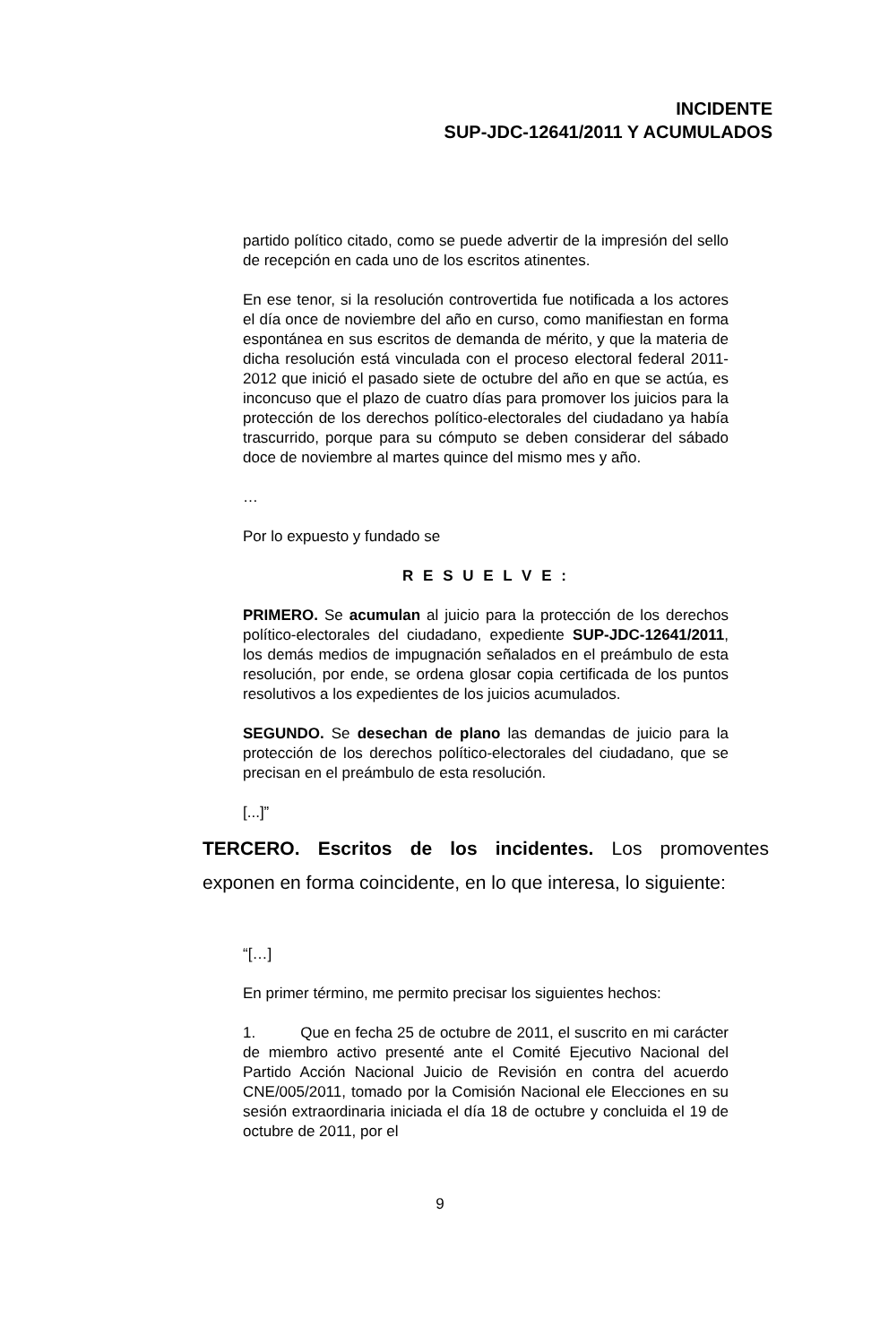INCIDENTE
SUP-JDC-12641/2011 Y ACUMULADOS
partido político citado, como se puede advertir de la impresión del sello de recepción en cada uno de los escritos atinentes.
En ese tenor, si la resolución controvertida fue notificada a los actores el día once de noviembre del año en curso, como manifiestan en forma espontánea en sus escritos de demanda de mérito, y que la materia de dicha resolución está vinculada con el proceso electoral federal 2011-2012 que inició el pasado siete de octubre del año en que se actúa, es inconcuso que el plazo de cuatro días para promover los juicios para la protección de los derechos político-electorales del ciudadano ya había trascurrido, porque para su cómputo se deben considerar del sábado doce de noviembre al martes quince del mismo mes y año.
…
Por lo expuesto y fundado se
R E S U E L V E :
PRIMERO. Se acumulan al juicio para la protección de los derechos político-electorales del ciudadano, expediente SUP-JDC-12641/2011, los demás medios de impugnación señalados en el preámbulo de esta resolución, por ende, se ordena glosar copia certificada de los puntos resolutivos a los expedientes de los juicios acumulados.
SEGUNDO. Se desechan de plano las demandas de juicio para la protección de los derechos político-electorales del ciudadano, que se precisan en el preámbulo de esta resolución.
[...]”
TERCERO. Escritos de los incidentes. Los promoventes exponen en forma coincidente, en lo que interesa, lo siguiente:
“[…]
En primer término, me permito precisar los siguientes hechos:
1. Que en fecha 25 de octubre de 2011, el suscrito en mi carácter de miembro activo presenté ante el Comité Ejecutivo Nacional del Partido Acción Nacional Juicio de Revisión en contra del acuerdo CNE/005/2011, tomado por la Comisión Nacional ele Elecciones en su sesión extraordinaria iniciada el día 18 de octubre y concluida el 19 de octubre de 2011, por el
9